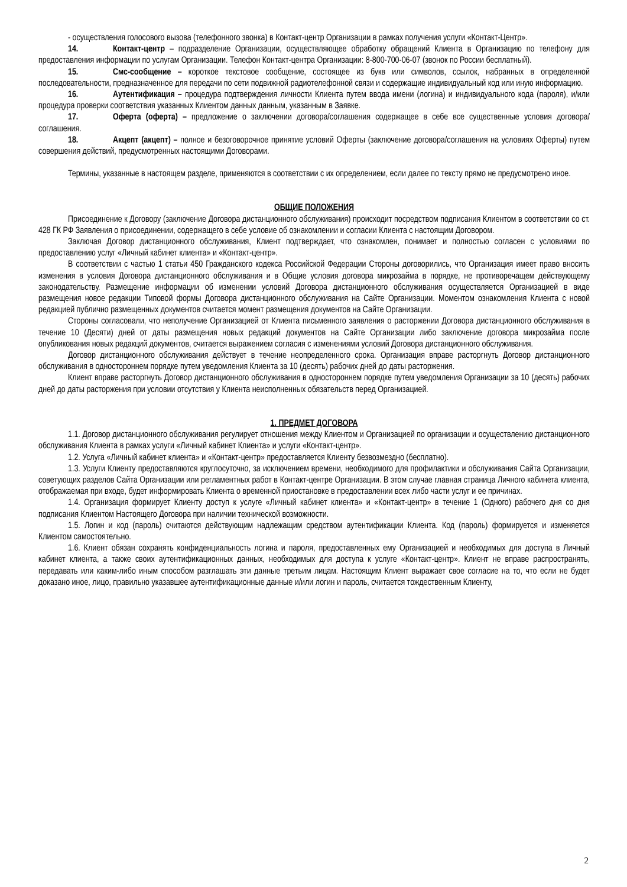- осуществления голосового вызова (телефонного звонка) в Контакт-центр Организации в рамках получения услуги «Контакт-Центр».
14. Контакт-центр – подразделение Организации, осуществляющее обработку обращений Клиента в Организацию по телефону для предоставления информации по услугам Организации. Телефон Контакт-центра Организации: 8-800-700-06-07 (звонок по России бесплатный).
15. Смс-сообщение – короткое текстовое сообщение, состоящее из букв или символов, ссылок, набранных в определенной последовательности, предназначенное для передачи по сети подвижной радиотелефонной связи и содержащие индивидуальный код или иную информацию.
16. Аутентификация – процедура подтверждения личности Клиента путем ввода имени (логина) и индивидуального кода (пароля), и/или процедура проверки соответствия указанных Клиентом данных данным, указанным в Заявке.
17. Оферта (оферта) – предложение о заключении договора/соглашения содержащее в себе все существенные условия договора/соглашения.
18. Акцепт (акцепт) – полное и безоговорочное принятие условий Оферты (заключение договора/соглашения на условиях Оферты) путем совершения действий, предусмотренных настоящими Договорами.
Термины, указанные в настоящем разделе, применяются в соответствии с их определением, если далее по тексту прямо не предусмотрено иное.
ОБЩИЕ ПОЛОЖЕНИЯ
Присоединение к Договору (заключение Договора дистанционного обслуживания) происходит посредством подписания Клиентом в соответствии со ст. 428 ГК РФ Заявления о присоединении, содержащего в себе условие об ознакомлении и согласии Клиента с настоящим Договором.
Заключая Договор дистанционного обслуживания, Клиент подтверждает, что ознакомлен, понимает и полностью согласен с условиями по предоставлению услуг «Личный кабинет клиента» и «Контакт-центр».
В соответствии с частью 1 статьи 450 Гражданского кодекса Российской Федерации Стороны договорились, что Организация имеет право вносить изменения в условия Договора дистанционного обслуживания и в Общие условия договора микрозайма в порядке, не противоречащем действующему законодательству. Размещение информации об изменении условий Договора дистанционного обслуживания осуществляется Организацией в виде размещения новое редакции Типовой формы Договора дистанционного обслуживания на Сайте Организации. Моментом ознакомления Клиента с новой редакцией публично размещенных документов считается момент размещения документов на Сайте Организации.
Стороны согласовали, что неполучение Организацией от Клиента письменного заявления о расторжении Договора дистанционного обслуживания в течение 10 (Десяти) дней от даты размещения новых редакций документов на Сайте Организации либо заключение договора микрозайма после опубликования новых редакций документов, считается выражением согласия с изменениями условий Договора дистанционного обслуживания.
Договор дистанционного обслуживания действует в течение неопределенного срока. Организация вправе расторгнуть Договор дистанционного обслуживания в одностороннем порядке путем уведомления Клиента за 10 (десять) рабочих дней до даты расторжения.
Клиент вправе расторгнуть Договор дистанционного обслуживания в одностороннем порядке путем уведомления Организации за 10 (десять) рабочих дней до даты расторжения при условии отсутствия у Клиента неисполненных обязательств перед Организацией.
1. ПРЕДМЕТ ДОГОВОРА
1.1. Договор дистанционного обслуживания регулирует отношения между Клиентом и Организацией по организации и осуществлению дистанционного обслуживания Клиента в рамках услуги «Личный кабинет Клиента» и услуги «Контакт-центр».
1.2. Услуга «Личный кабинет клиента» и «Контакт-центр» предоставляется Клиенту безвозмездно (бесплатно).
1.3. Услуги Клиенту предоставляются круглосуточно, за исключением времени, необходимого для профилактики и обслуживания Сайта Организации, советующих разделов Сайта Организации или регламентных работ в Контакт-центре Организации. В этом случае главная страница Личного кабинета клиента, отображаемая при входе, будет информировать Клиента о временной приостановке в предоставлении всех либо части услуг и ее причинах.
1.4. Организация формирует Клиенту доступ к услуге «Личный кабинет клиента» и «Контакт-центр» в течение 1 (Одного) рабочего дня со дня подписания Клиентом Настоящего Договора при наличии технической возможности.
1.5. Логин и код (пароль) считаются действующим надлежащим средством аутентификации Клиента. Код (пароль) формируется и изменяется Клиентом самостоятельно.
1.6. Клиент обязан сохранять конфиденциальность логина и пароля, предоставленных ему Организацией и необходимых для доступа в Личный кабинет клиента, а также своих аутентификационных данных, необходимых для доступа к услуге «Контакт-центр». Клиент не вправе распространять, передавать или каким-либо иным способом разглашать эти данные третьим лицам. Настоящим Клиент выражает свое согласие на то, что если не будет доказано иное, лицо, правильно указавшее аутентификационные данные и/или логин и пароль, считается тождественным Клиенту,
2